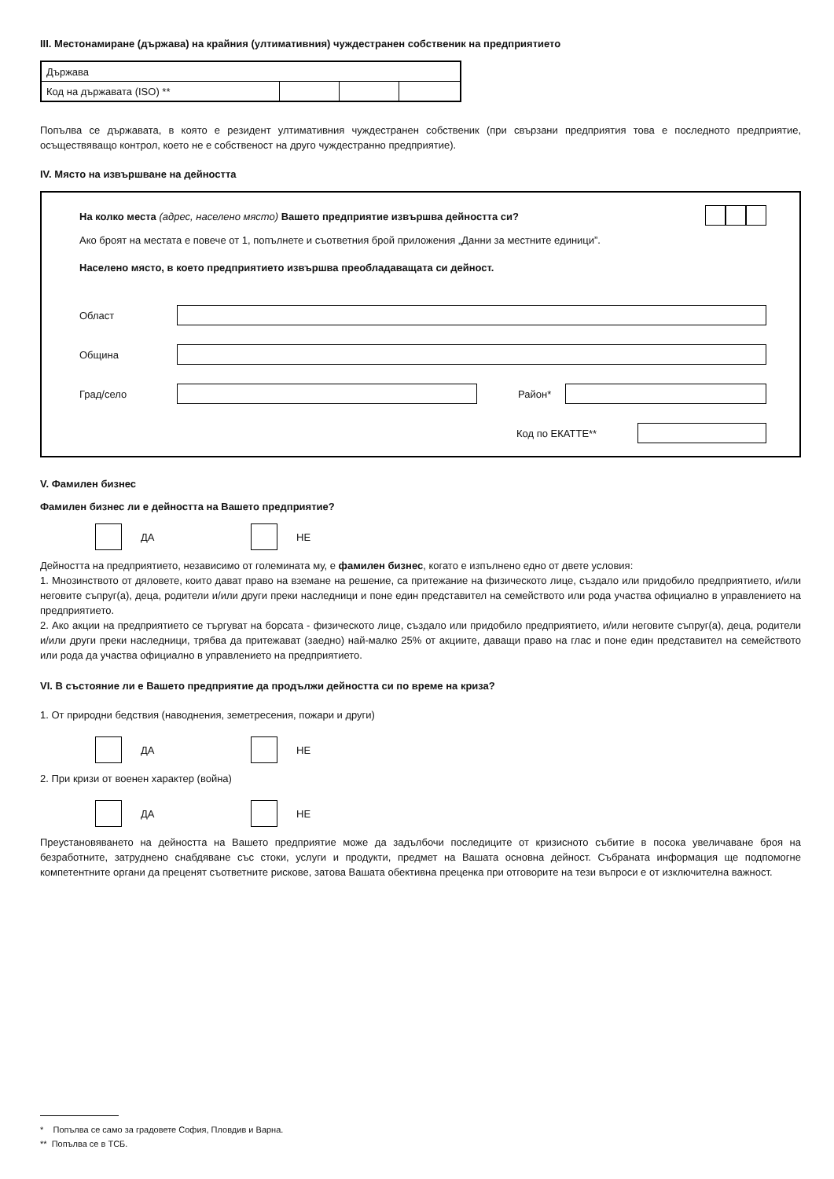III. Местонамиране (държава) на крайния (ултимативния) чуждестранен собственик на предприятието
| Държава | | | |
| Код на държавата (ISO) ** | | | |
Попълва се държавата, в която е резидент ултимативния чуждестранен собственик (при свързани предприятия това е последното предприятие, осъществяващо контрол, което не е собственост на друго чуждестранно предприятие).
IV. Място на извършване на дейността
На колко места (адрес, населено място) Вашето предприятие извършва дейността си?
Ако броят на местата е повече от 1, попълнете и съответния брой приложения „Данни за местните единици”.
Населено място, в което предприятието извършва преобладаващата си дейност.
Област
Община
Град/село Район*
Код по ЕКАТТЕ**
V. Фамилен бизнес
Фамилен бизнес ли е дейността на Вашето предприятие?
ДА НЕ
Дейността на предприятието, независимо от големината му, е фамилен бизнес, когато е изпълнено едно от двете условия:
1. Мнозинството от дяловете, които дават право на вземане на решение, са притежание на физическото лице, създало или придобило предприятието, и/или неговите съпруг(а), деца, родители и/или други преки наследници и поне един представител на семейството или рода участва официално в управлението на предприятието.
2. Ако акции на предприятието се търгуват на борсата - физическото лице, създало или придобило предприятието, и/или неговите съпруг(а), деца, родители и/или други преки наследници, трябва да притежават (заедно) най-малко 25% от акциите, даващи право на глас и поне един представител на семейството или рода да участва официално в управлението на предприятието.
VI. В състояние ли е Вашето предприятие да продължи дейността си по време на криза?
1. От природни бедствия (наводнения, земетресения, пожари и други)
ДА НЕ
2. При кризи от военен характер (война)
ДА НЕ
Преустановяването на дейността на Вашето предприятие може да задълбочи последиците от кризисното събитие в посока увеличаване броя на безработните, затруднено снабдяване със стоки, услуги и продукти, предмет на Вашата основна дейност. Събраната информация ще подпомогне компетентните органи да преценят съответните рискове, затова Вашата обективна преценка при отговорите на тези въпроси е от изключителна важност.
* Попълва се само за градовете София, Пловдив и Варна.
** Попълва се в ТСБ.